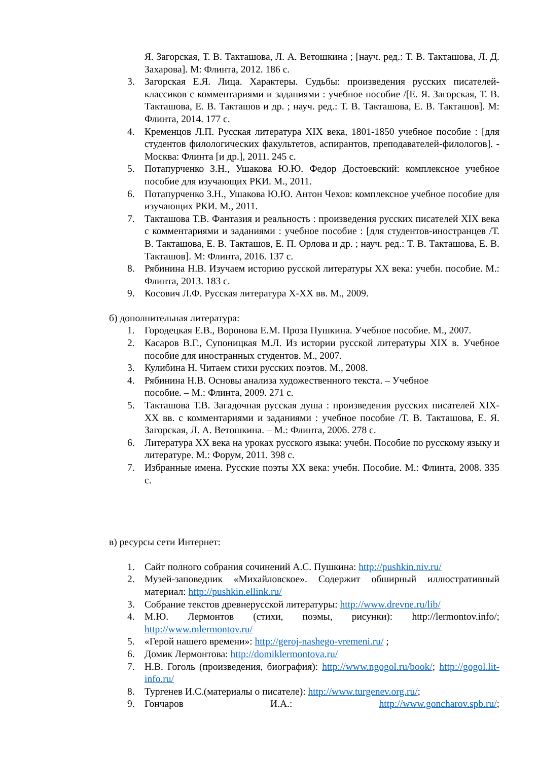Я. Загорская, Т. В. Такташова, Л. А. Ветошкина ; [науч. ред.: Т. В. Такташова, Л. Д. Захарова]. М: Флинта, 2012. 186 с.
3. Загорская Е.Я. Лица. Характеры. Судьбы: произведения русских писателей-классиков с комментариями и заданиями : учебное пособие /[Е. Я. Загорская, Т. В. Такташова, Е. В. Такташов и др. ; науч. ред.: Т. В. Такташова, Е. В. Такташов]. М: Флинта, 2014. 177 с.
4. Кременцов Л.П. Русская литература XIX века, 1801-1850 учебное пособие : [для студентов филологических факультетов, аспирантов, преподавателей-филологов]. - Москва: Флинта [и др.], 2011. 245 с.
5. Потапурченко З.Н., Ушакова Ю.Ю. Федор Достоевский: комплексное учебное пособие для изучающих РКИ. М., 2011.
6. Потапурченко З.Н., Ушакова Ю.Ю. Антон Чехов: комплексное учебное пособие для изучающих РКИ. М., 2011.
7. Такташова Т.В. Фантазия и реальность : произведения русских писателей XIX века с комментариями и заданиями : учебное пособие : [для студентов-иностранцев /Т. В. Такташова, Е. В. Такташов, Е. П. Орлова и др. ; науч. ред.: Т. В. Такташова, Е. В. Такташов]. М: Флинта, 2016. 137 с.
8. Рябинина Н.В. Изучаем историю русской литературы XX века: учебн. пособие. М.: Флинта, 2013. 183 с.
9. Косович Л.Ф. Русская литература X-XX вв. М., 2009.
б) дополнительная литература:
1. Городецкая Е.В., Воронова Е.М. Проза Пушкина. Учебное пособие. М., 2007.
2. Касаров В.Г., Супоницкая М.Л. Из истории русской литературы XIX в. Учебное пособие для иностранных студентов. М., 2007.
3. Кулибина Н. Читаем стихи русских поэтов. М., 2008.
4. Рябинина Н.В. Основы анализа художественного текста. – Учебное
пособие. – М.: Флинта, 2009. 271 с.
5. Такташова Т.В. Загадочная русская душа : произведения русских писателей XIX-XX вв. с комментариями и заданиями : учебное пособие /Т. В. Такташова, Е. Я. Загорская, Л. А. Ветошкина. – М.: Флинта, 2006. 278 с.
6. Литература XX века на уроках русского языка: учебн. Пособие по русскому языку и литературе. М.: Форум, 2011. 398 с.
7. Избранные имена. Русские поэты XX века: учебн. Пособие. М.: Флинта, 2008. 335 с.
в) ресурсы сети Интернет:
1. Сайт полного собрания сочинений А.С. Пушкина: http://pushkin.niv.ru/
2. Музей-заповедник «Михайловское». Содержит обширный иллюстративный материал: http://pushkin.ellink.ru/
3. Собрание текстов древнерусской литературы: http://www.drevne.ru/lib/
4. М.Ю. Лермонтов (стихи, поэмы, рисунки): http://lermontov.info/; http://www.mlermontov.ru/
5. «Герой нашего времени»: http://geroj-nashego-vremeni.ru/ ;
6. Домик Лермонтова: http://domiklermontova.ru/
7. Н.В. Гоголь (произведения, биография): http://www.ngogol.ru/book/; http://gogol.lit-info.ru/
8. Тургенев И.С.(материалы о писателе): http://www.turgenev.org.ru/;
9. Гончаров И.А.: http://www.goncharov.spb.ru/;